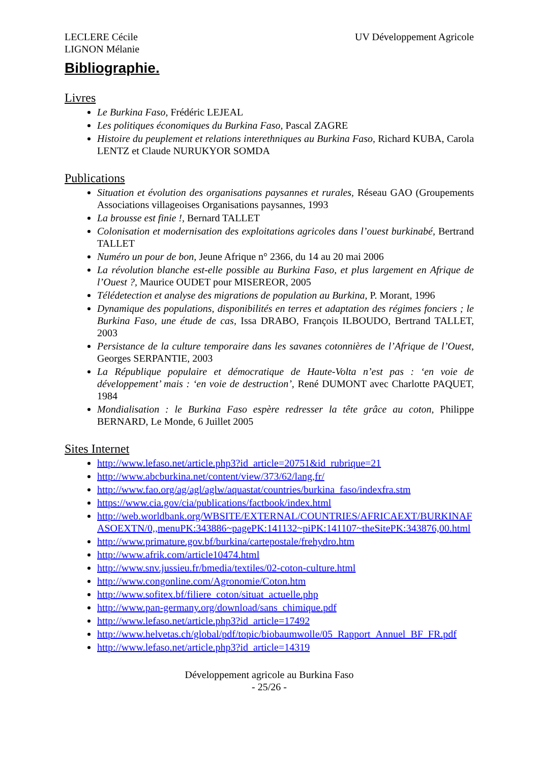LECLERE Cécile
LIGNON Mélanie
UV Développement Agricole
Bibliographie.
Livres
Le Burkina Faso, Frédéric LEJEAL
Les politiques économiques du Burkina Faso, Pascal ZAGRE
Histoire du peuplement et relations interethniques au Burkina Faso, Richard KUBA, Carola LENTZ et Claude NURUKYOR SOMDA
Publications
Situation et évolution des organisations paysannes et rurales, Réseau GAO (Groupements Associations villageoises Organisations paysannes, 1993
La brousse est finie !, Bernard TALLET
Colonisation et modernisation des exploitations agricoles dans l’ouest burkinabé, Bertrand TALLET
Numéro un pour de bon, Jeune Afrique n° 2366, du 14 au 20 mai 2006
La révolution blanche est-elle possible au Burkina Faso, et plus largement en Afrique de l’Ouest ?, Maurice OUDET pour MISEREOR, 2005
Télédetection et analyse des migrations de population au Burkina, P. Morant, 1996
Dynamique des populations, disponibilités en terres et adaptation des régimes fonciers ; le Burkina Faso, une étude de cas, Issa DRABO, François ILBOUDO, Bertrand TALLET, 2003
Persistance de la culture temporaire dans les savanes cotonnières de l’Afrique de l’Ouest, Georges SERPANTIE, 2003
La République populaire et démocratique de Haute-Volta n’est pas : ‘en voie de développement’ mais : ‘en voie de destruction’, René DUMONT avec Charlotte PAQUET, 1984
Mondialisation : le Burkina Faso espère redresser la tête grâce au coton, Philippe BERNARD, Le Monde, 6 Juillet 2005
Sites Internet
http://www.lefaso.net/article.php3?id_article=20751&id_rubrique=21
http://www.abcburkina.net/content/view/373/62/lang,fr/
http://www.fao.org/ag/agl/aglw/aquastat/countries/burkina_faso/indexfra.stm
https://www.cia.gov/cia/publications/factbook/index.html
http://web.worldbank.org/WBSITE/EXTERNAL/COUNTRIES/AFRICAEXT/BURKINAFASOEXTN/0,,menuPK:343886~pagePK:141132~piPK:141107~theSitePK:343876,00.html
http://www.primature.gov.bf/burkina/cartepostale/frehydro.htm
http://www.afrik.com/article10474.html
http://www.snv.jussieu.fr/bmedia/textiles/02-coton-culture.html
http://www.congonline.com/Agronomie/Coton.htm
http://www.sofitex.bf/filiere_coton/situat_actuelle.php
http://www.pan-germany.org/download/sans_chimique.pdf
http://www.lefaso.net/article.php3?id_article=17492
http://www.helvetas.ch/global/pdf/topic/biobaumwolle/05_Rapport_Annuel_BF_FR.pdf
http://www.lefaso.net/article.php3?id_article=14319
Développement agricole au Burkina Faso
- 25/26 -